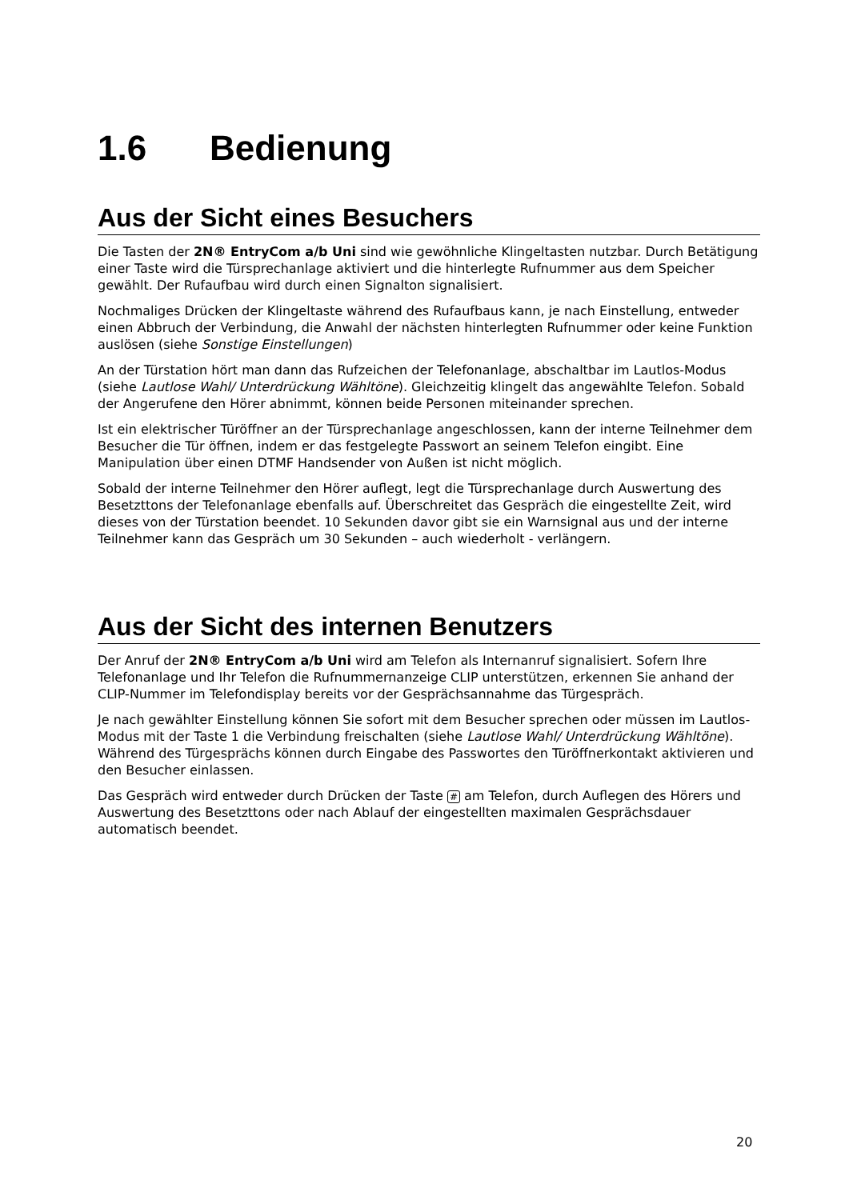1.6 Bedienung
Aus der Sicht eines Besuchers
Die Tasten der 2N® EntryCom a/b Uni sind wie gewöhnliche Klingeltasten nutzbar. Durch Betätigung einer Taste wird die Türsprechanlage aktiviert und die hinterlegte Rufnummer aus dem Speicher gewählt. Der Rufaufbau wird durch einen Signalton signalisiert.
Nochmaliges Drücken der Klingeltaste während des Rufaufbaus kann, je nach Einstellung, entweder einen Abbruch der Verbindung, die Anwahl der nächsten hinterlegten Rufnummer oder keine Funktion auslösen (siehe Sonstige Einstellungen)
An der Türstation hört man dann das Rufzeichen der Telefonanlage, abschaltbar im Lautlos-Modus (siehe Lautlose Wahl/ Unterdrückung Wähltöne). Gleichzeitig klingelt das angewählte Telefon. Sobald der Angerufene den Hörer abnimmt, können beide Personen miteinander sprechen.
Ist ein elektrischer Türöffner an der Türsprechanlage angeschlossen, kann der interne Teilnehmer dem Besucher die Tür öffnen, indem er das festgelegte Passwort an seinem Telefon eingibt. Eine Manipulation über einen DTMF Handsender von Außen ist nicht möglich.
Sobald der interne Teilnehmer den Hörer auflegt, legt die Türsprechanlage durch Auswertung des Besetzttons der Telefonanlage ebenfalls auf. Überschreitet das Gespräch die eingestellte Zeit, wird dieses von der Türstation beendet. 10 Sekunden davor gibt sie ein Warnsignal aus und der interne Teilnehmer kann das Gespräch um 30 Sekunden – auch wiederholt - verlängern.
Aus der Sicht des internen Benutzers
Der Anruf der 2N® EntryCom a/b Uni wird am Telefon als Internanruf signalisiert. Sofern Ihre Telefonanlage und Ihr Telefon die Rufnummernanzeige CLIP unterstützen, erkennen Sie anhand der CLIP-Nummer im Telefondisplay bereits vor der Gesprächsannahme das Türgespräch.
Je nach gewählter Einstellung können Sie sofort mit dem Besucher sprechen oder müssen im Lautlos-Modus mit der Taste 1 die Verbindung freischalten (siehe Lautlose Wahl/ Unterdrückung Wähltöne). Während des Türgesprächs können durch Eingabe des Passwortes den Türöffnerkontakt aktivieren und den Besucher einlassen.
Das Gespräch wird entweder durch Drücken der Taste # am Telefon, durch Auflegen des Hörers und Auswertung des Besetzttons oder nach Ablauf der eingestellten maximalen Gesprächsdauer automatisch beendet.
20